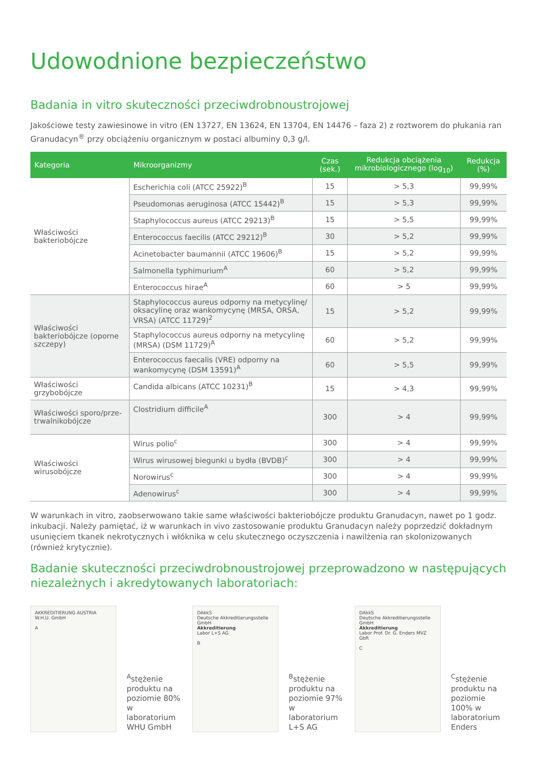Udowodnione bezpieczeństwo
Badania in vitro skuteczności przeciwdrobnoustrojowej
Jakościowe testy zawiesinowe in vitro (EN 13727, EN 13624, EN 13704, EN 14476 – faza 2) z roztworem do płukania ran Granudacyn<sup>®</sup> przy obciążeniu organicznym w postaci albuminy 0,3 g/l.
| Kategoria | Mikroorganizmy | Czas (sek.) | Redukcja obciążenia mikrobiologicznego (log<sub>10</sub>) | Redukcja (%) |
| --- | --- | --- | --- | --- |
| Właściwości bakteriobójcze | Escherichia coli (ATCC 25922)<sup>B</sup> | 15 | > 5,3 | 99,99% |
| | Pseudomonas aeruginosa (ATCC 15442)<sup>B</sup> | 15 | > 5,3 | 99,99% |
| | Staphylococcus aureus (ATCC 29213)<sup>B</sup> | 15 | > 5,5 | 99,99% |
| | Enterococcus faecilis (ATCC 29212)<sup>B</sup> | 30 | > 5,2 | 99,99% |
| | Acinetobacter baumannii (ATCC 19606)<sup>B</sup> | 15 | > 5,2 | 99,99% |
| | Salmonella typhimurium<sup>A</sup> | 60 | > 5,2 | 99,99% |
| | Enterococcus hirae<sup>A</sup> | 60 | > 5 | 99,99% |
| Właściwości bakteriobójcze (oporne szczepy) | Staphylococcus aureus odporny na metycylinę/ oksacylinę oraz wankomycynę (MRSA, ORSA, VRSA) (ATCC 11729)<sup>2</sup> | 15 | > 5,2 | 99,99% |
| | Staphylococcus aureus odporny na metycylinę (MRSA) (DSM 11729)<sup>A</sup> | 60 | > 5,2 | 99,99% |
| | Enterococcus faecalis (VRE) odporny na wankomycynę (DSM 13591)<sup>A</sup> | 60 | > 5,5 | 99,99% |
| Właściwości grzybobójcze | Candida albicans (ATCC 10231)<sup>B</sup> | 15 | > 4,3 | 99,99% |
| Właściwości sporo/prze-trwalnikobójcze | Clostridium difficile<sup>A</sup> | 300 | > 4 | 99,99% |
| Właściwości wirusobójcze | Wirus polio<sup>c</sup> | 300 | > 4 | 99,99% |
| | Wirus wirusowej biegunki u bydła (BVDB)<sup>c</sup> | 300 | > 4 | 99,99% |
| | Norowirus<sup>c</sup> | 300 | > 4 | 99,99% |
| | Adenowirus<sup>c</sup> | 300 | > 4 | 99,99% |
W warunkach in vitro, zaobserwowano takie same właściwości bakteriobójcze produktu Granudacyn, nawet po 1 godz. inkubacji. Należy pamiętać, iż w warunkach in vivo zastosowanie produktu Granudacyn należy poprzedzić dokładnym usunięciem tkanek nekrotycznych i włóknika w celu skutecznego oczyszczenia i nawilżenia ran skolonizowanych (również krytycznie).
Badanie skuteczności przeciwdrobnoustrojowej przeprowadzono w następujących niezależnych i akredytowanych laboratoriach:
AKKREDITIERUNG AUSTRIA
W.H.U. GmbH
A
<sup>A</sup>stężenie produktu na poziomie 80% w laboratorium WHU GmbH
DAkkS
Deutsche Akkreditierungsstelle GmbH
Akkreditierung
Labor L+S AG
B
<sup>B</sup>stężenie produktu na poziomie 97% w laboratorium L+S AG
DAkkS
Deutsche Akkreditierungsstelle GmbH
Akkreditierung
Labor Prof. Dr. G. Enders MVZ GbR
C
<sup>C</sup>stężenie produktu na poziomie 100% w laboratorium Enders